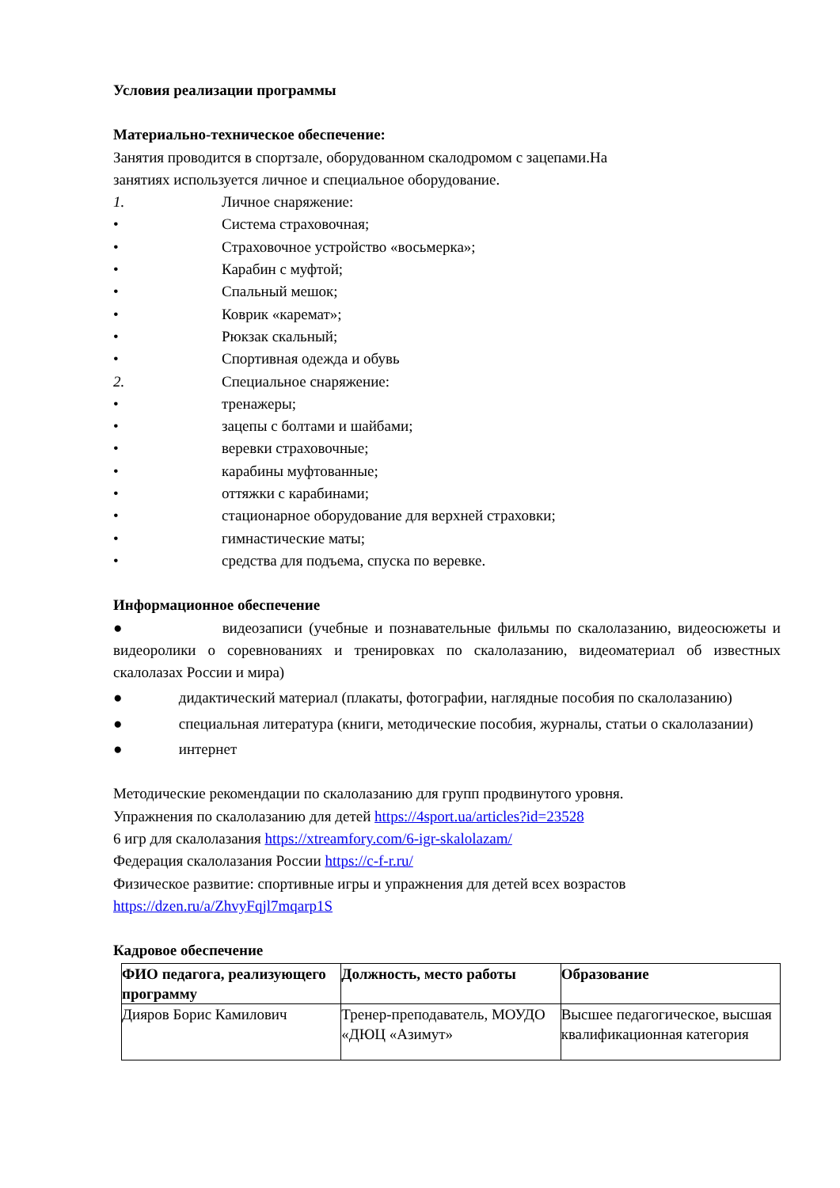Условия реализации программы
Материально-техническое обеспечение:
Занятия проводится в спортзале, оборудованном скалодромом с зацепами.На
занятиях используется личное и специальное оборудование.
1. Личное снаряжение:
• Система страховочная;
• Страховочное устройство «восьмерка»;
• Карабин с муфтой;
• Спальный мешок;
• Коврик «каремат»;
• Рюкзак скальный;
• Спортивная одежда и обувь
2. Специальное снаряжение:
• тренажеры;
• зацепы с болтами и шайбами;
• веревки страховочные;
• карабины муфтованные;
• оттяжки с карабинами;
• стационарное оборудование для верхней страховки;
• гимнастические маты;
• средства для подъема, спуска по веревке.
Информационное обеспечение
● видеозаписи (учебные и познавательные фильмы по скалолазанию, видеосюжеты и видеоролики о соревнованиях и тренировках по скалолазанию, видеоматериал об известных скалолазах России и мира)
● дидактический материал (плакаты, фотографии, наглядные пособия по скалолазанию)
● специальная литература (книги, методические пособия, журналы, статьи о скалолазании)
● интернет
Методические рекомендации по скалолазанию для групп продвинутого уровня.
Упражнения по скалолазанию для детей https://4sport.ua/articles?id=23528
6 игр для скалолазания https://xtreamfory.com/6-igr-skalolazam/
Федерация скалолазания России https://c-f-r.ru/
Физическое развитие: спортивные игры и упражнения для детей всех возрастов https://dzen.ru/a/ZhvyFqjl7mqarp1S
Кадровое обеспечение
| ФИО педагога, реализующего программу | Должность, место работы | Образование |
| --- | --- | --- |
| Дияров Борис Камилович | Тренер-преподаватель, МОУДО «ДЮЦ «Азимут» | Высшее педагогическое, высшая квалификационная категория |